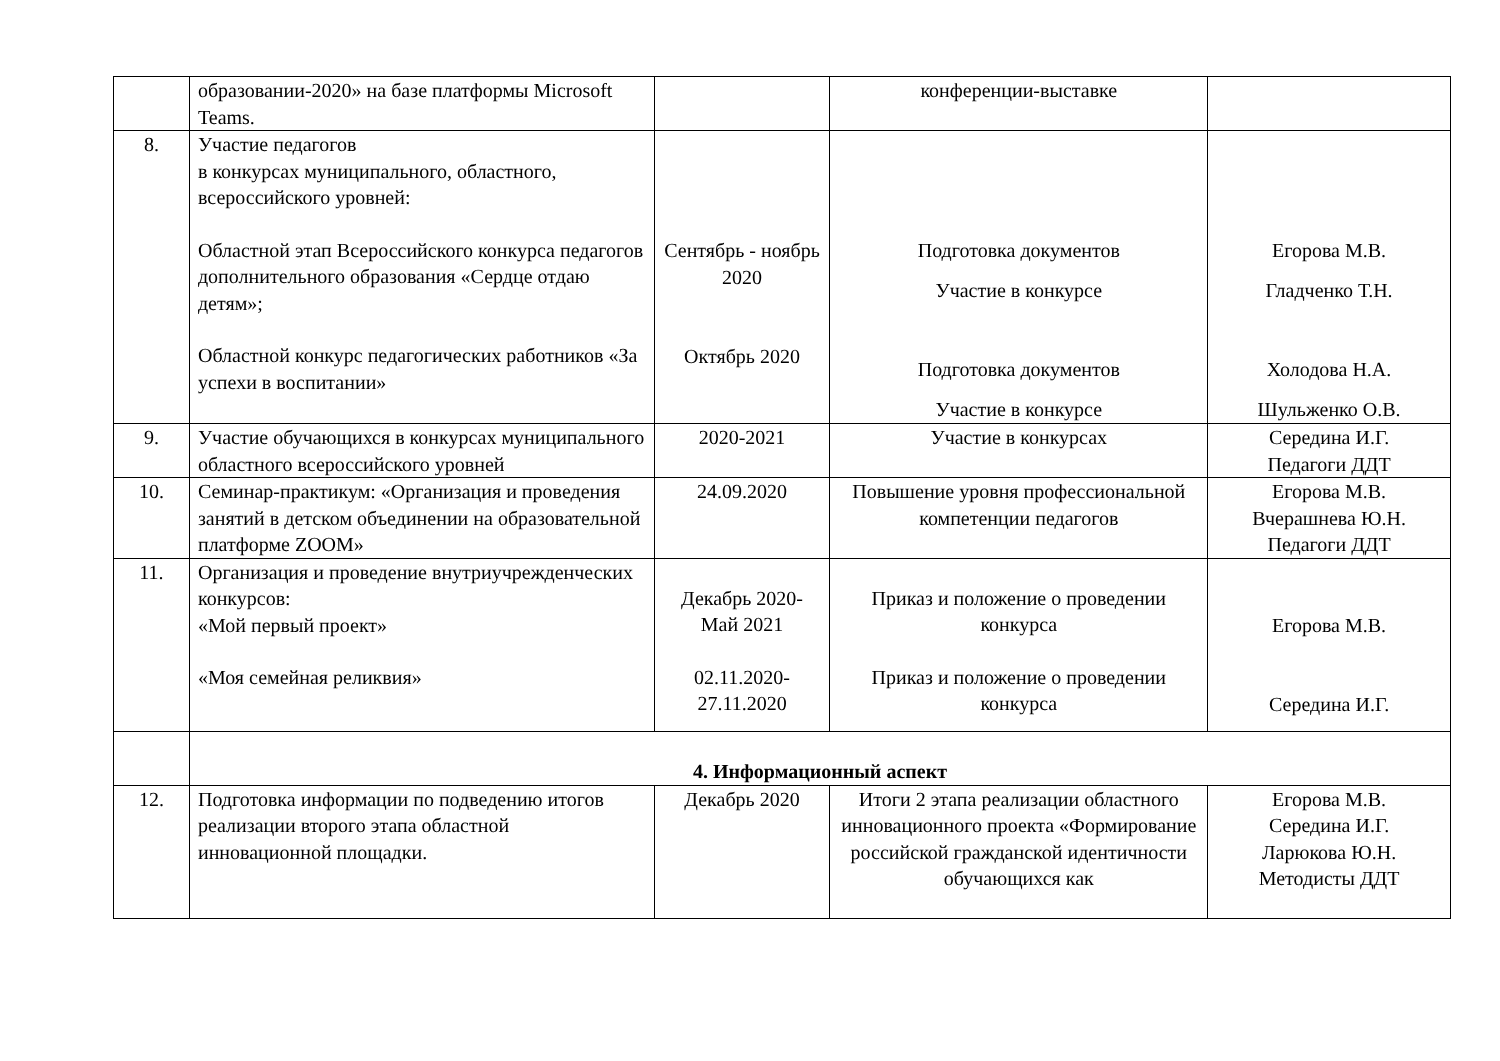| | образовании-2020» на базе платформы Microsoft Teams. | | конференции-выставке | |
| 8. | Участие педагогов в конкурсах муниципального, областного, всероссийского уровней: Областной этап Всероссийского конкурса педагогов дополнительного образования «Сердце отдаю детям»; Областной конкурс педагогических работников «За успехи в воспитании» | Сентябрь - ноябрь 2020 Октябрь 2020 | Подготовка документов Участие в конкурсе Подготовка документов Участие в конкурсе | Егорова М.В. Гладченко Т.Н. Холодова Н.А. Шульженко О.В. |
| 9. | Участие обучающихся в конкурсах муниципального областного всероссийского уровней | 2020-2021 | Участие в конкурсах | Середина И.Г. Педагоги ДДТ |
| 10. | Семинар-практикум: «Организация и проведения занятий в детском объединении на образовательной платформе ZOOM» | 24.09.2020 | Повышение уровня профессиональной компетенции педагогов | Егорова М.В. Вчерашнева Ю.Н. Педагоги ДДТ |
| 11. | Организация и проведение внутриучрежденческих конкурсов: «Мой первый проект» «Моя семейная реликвия» | Декабрь 2020-Май 2021 02.11.2020-27.11.2020 | Приказ и положение о проведении конкурса Приказ и положение о проведении конкурса | Егорова М.В. Середина И.Г. |
| | 4. Информационный аспект | | | |
| 12. | Подготовка информации по подведению итогов реализации второго этапа областной инновационной площадки. | Декабрь 2020 | Итоги 2 этапа реализации областного инновационного проекта «Формирование российской гражданской идентичности обучающихся как | Егорова М.В. Середина И.Г. Ларюкова Ю.Н. Методисты ДДТ |